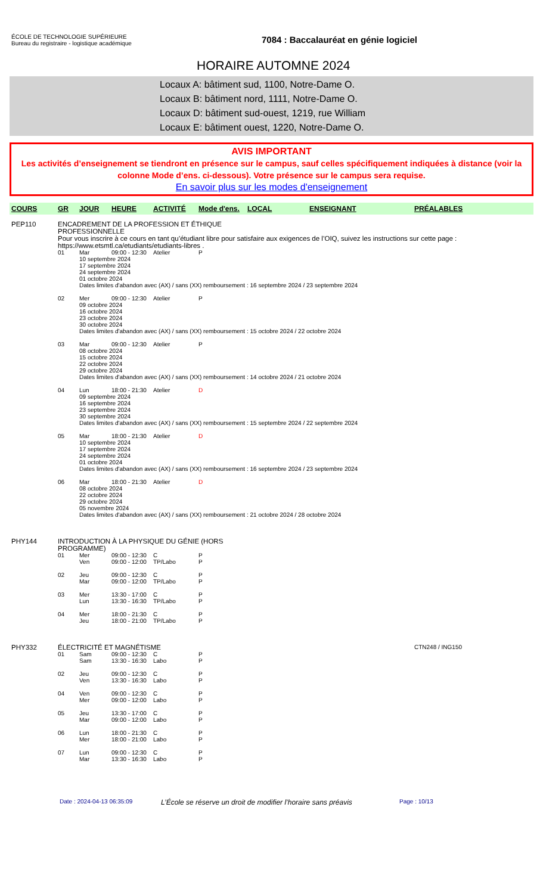ÉCOLE DE TECHNOLOGIE SUPÉRIEURE
Bureau du registraire - logistique académique
7084 : Baccalauréat en génie logiciel
HORAIRE AUTOMNE 2024
Locaux A: bâtiment sud, 1100, Notre-Dame O.
Locaux B: bâtiment nord, 1111, Notre-Dame O.
Locaux D: bâtiment sud-ouest, 1219, rue William
Locaux E: bâtiment ouest, 1220, Notre-Dame O.
AVIS IMPORTANT
Les activités d’enseignement se tiendront en présence sur le campus, sauf celles spécifiquement indiquées à distance (voir la colonne Mode d’ens. ci-dessous). Votre présence sur le campus sera requise.
En savoir plus sur les modes d'enseignement
| COURS | GR | JOUR | HEURE | ACTIVITÉ | Mode d'ens. | LOCAL | ENSEIGNANT | PRÉALABLES |
| --- | --- | --- | --- | --- | --- | --- | --- | --- |
| PEP110 | ENCADREMENT DE LA PROFESSION ET ÉTHIQUE PROFESSIONNELLE | | | | | | | |
| | Pour vous inscrire à ce cours en tant qu’étudiant libre pour satisfaire aux exigences de l’OIQ, suivez les instructions sur cette page : https://www.etsmtl.ca/etudiants/etudiants-libres . | | | | | | | |
| | 01 | Mar | 09:00 - 12:30 | Atelier | P | | | |
| | | 10 septembre 2024 17 septembre 2024 24 septembre 2024 01 octobre 2024 Dates limites d'abandon avec (AX) / sans (XX) remboursement : 16 septembre 2024 / 23 septembre 2024 | | | | | | |
| | 02 | Mer | 09:00 - 12:30 | Atelier | P | | | |
| | | 09 octobre 2024 16 octobre 2024 23 octobre 2024 30 octobre 2024 Dates limites d'abandon avec (AX) / sans (XX) remboursement : 15 octobre 2024 / 22 octobre 2024 | | | | | | |
| | 03 | Mar | 09:00 - 12:30 | Atelier | P | | | |
| | | 08 octobre 2024 15 octobre 2024 22 octobre 2024 29 octobre 2024 Dates limites d'abandon avec (AX) / sans (XX) remboursement : 14 octobre 2024 / 21 octobre 2024 | | | | | | |
| | 04 | Lun | 18:00 - 21:30 | Atelier | D | | | |
| | | 09 septembre 2024 16 septembre 2024 23 septembre 2024 30 septembre 2024 Dates limites d'abandon avec (AX) / sans (XX) remboursement : 15 septembre 2024 / 22 septembre 2024 | | | | | | |
| | 05 | Mar | 18:00 - 21:30 | Atelier | D | | | |
| | | 10 septembre 2024 17 septembre 2024 24 septembre 2024 01 octobre 2024 Dates limites d'abandon avec (AX) / sans (XX) remboursement : 16 septembre 2024 / 23 septembre 2024 | | | | | | |
| | 06 | Mar | 18:00 - 21:30 | Atelier | D | | | |
| | | 08 octobre 2024 22 octobre 2024 29 octobre 2024 05 novembre 2024 Dates limites d'abandon avec (AX) / sans (XX) remboursement : 21 octobre 2024 / 28 octobre 2024 | | | | | | |
| PHY144 | INTRODUCTION À LA PHYSIQUE DU GÉNIE (HORS PROGRAMME) | | | | | | | |
| | 01 | Mer Ven | 09:00 - 12:30 09:00 - 12:00 | C TP/Labo | P P | | | |
| | 02 | Jeu Mar | 09:00 - 12:30 09:00 - 12:00 | C TP/Labo | P P | | | |
| | 03 | Mer Lun | 13:30 - 17:00 13:30 - 16:30 | C TP/Labo | P P | | | |
| | 04 | Mer Jeu | 18:00 - 21:30 18:00 - 21:00 | C TP/Labo | P P | | | |
| PHY332 | ÉLECTRICITÉ ET MAGNÉTISME | | | | | | | CTN248 / ING150 |
| | 01 | Sam Sam | 09:00 - 12:30 13:30 - 16:30 | C Labo | P P | | | |
| | 02 | Jeu Ven | 09:00 - 12:30 13:30 - 16:30 | C Labo | P P | | | |
| | 04 | Ven Mer | 09:00 - 12:30 09:00 - 12:00 | C Labo | P P | | | |
| | 05 | Jeu Mar | 13:30 - 17:00 09:00 - 12:00 | C Labo | P P | | | |
| | 06 | Lun Mer | 18:00 - 21:30 18:00 - 21:00 | C Labo | P P | | | |
| | 07 | Lun Mar | 09:00 - 12:30 13:30 - 16:30 | C Labo | P P | | | |
Date : 2024-04-13 06:35:09
L’École se réserve un droit de modifier l’horaire sans préavis
Page : 10/13